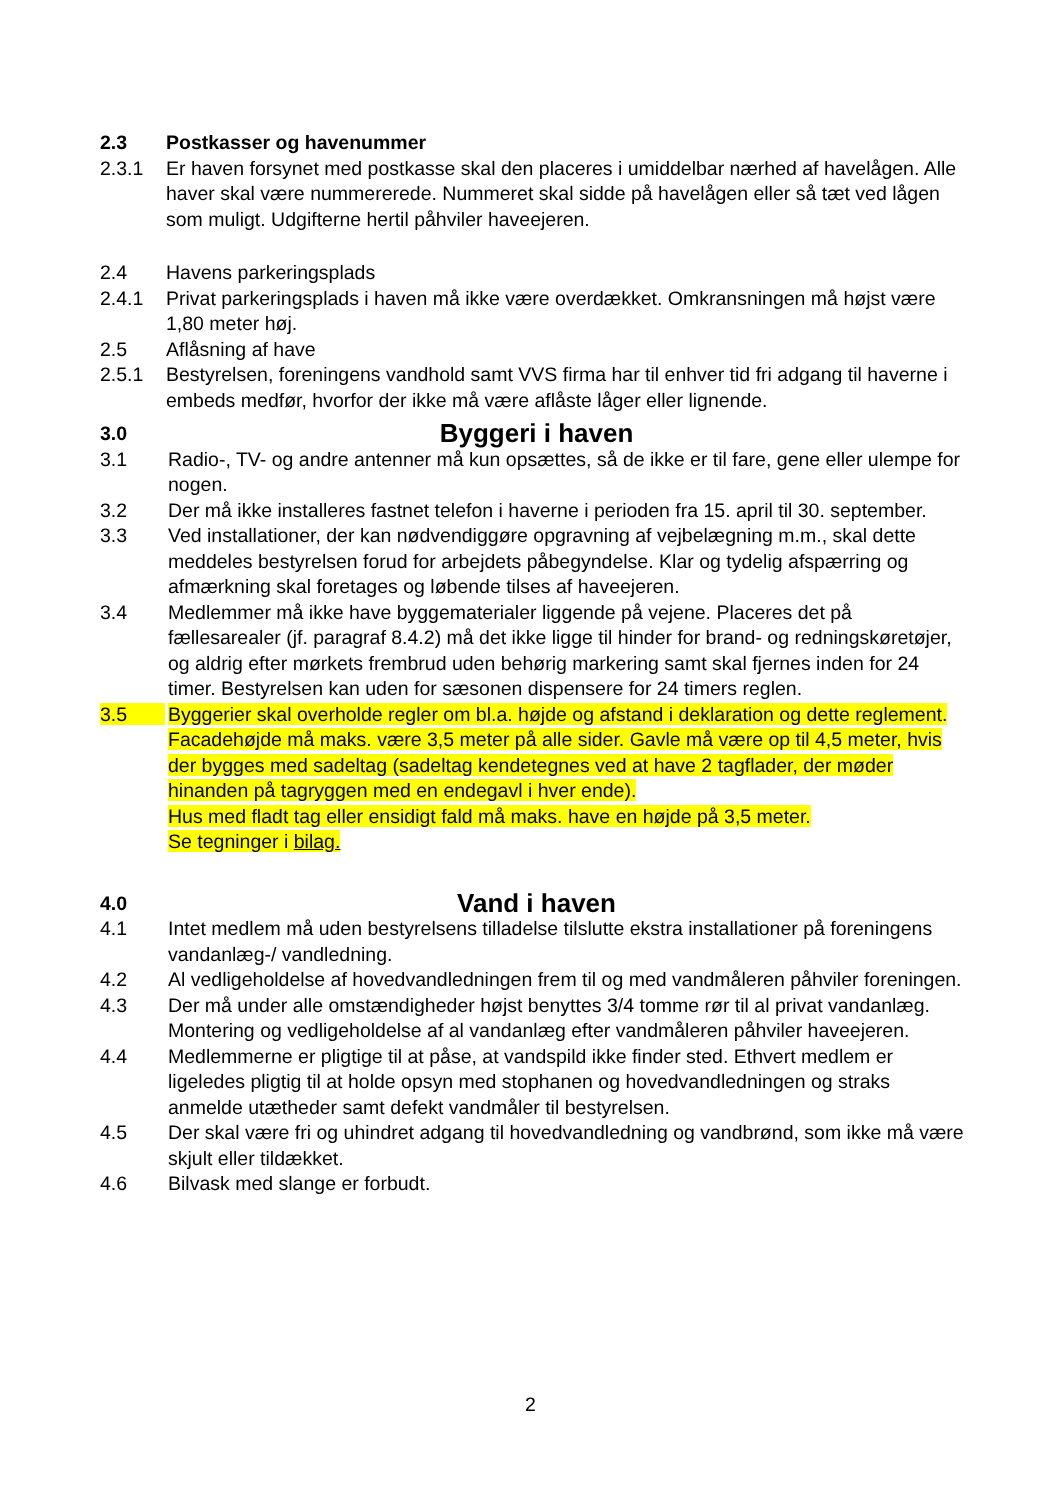2.3 Postkasser og havenummer
2.3.1 Er haven forsynet med postkasse skal den placeres i umiddelbar nærhed af havelå­gen. Alle haver skal være nummererede. Nummeret skal sidde på havelågen eller så tæt ved lågen som muligt. Udgifterne hertil påhviler haveejeren.
2.4 Havens parkeringsplads
2.4.1 Privat parkeringsplads i haven må ikke være overdækket. Omkransningen må højst være 1,80 meter høj.
2.5 Aflåsning af have
2.5.1 Bestyrelsen, foreningens vandhold samt VVS firma har til enhver tid fri adgang til haverne i embeds medfør, hvorfor der ikke må være aflåste låger eller lignende.
3.0
Byggeri i haven
3.1 Radio-, TV- og andre antenner må kun opsættes, så de ikke er til fare, gene eller ulempe for nogen.
3.2 Der må ikke installeres fastnet telefon i haverne i perioden fra 15. april til 30. september.
3.3 Ved installationer, der kan nødvendiggøre opgravning af vejbelægning m.m., skal dette meddeles bestyrelsen forud for arbejdets påbegyndelse. Klar og tydelig af­spærring og afmærkning skal foretages og løbende tilses af haveejeren.
3.4 Medlemmer må ikke have byggematerialer liggende på vejene. Placeres det på fællesarealer (jf. paragraf 8.4.2) må det ikke ligge til hinder for brand- og rednings­køretøjer, og aldrig efter mørkets frembrud uden behørig markering samt skal fjer­nes inden for 24 timer. Bestyrelsen kan uden for sæsonen dispensere for 24 timers reglen.
3.5 Byggerier skal overholde regler om bl.a. højde og afstand i deklaration og dette reglement. Facadehøjde må maks. være 3,5 meter på alle sider. Gavle må være op til 4,5 meter, hvis der bygges med sadeltag (sadeltag kendetegnes ved at have 2 tagflader, der møder hinanden på tagryggen med en endegavl i hver ende).
Hus med fladt tag eller ensidigt fald må maks. have en højde på 3,5 meter.
Se tegninger i bilag.
4.0
Vand i haven
4.1 Intet medlem må uden bestyrelsens tilladelse tilslutte ekstra installationer på for­eningens vandanlæg-/ vandledning.
4.2 Al vedligeholdelse af hovedvandledningen frem til og med vandmåleren påhviler foreningen.
4.3 Der må under alle omstændigheder højst benyttes 3/4 tomme rør til al privat vand­anlæg. Montering og vedligeholdelse af al vandanlæg efter vandmåleren påhviler haveejeren.
4.4 Medlemmerne er pligtige til at påse, at vandspild ikke finder sted. Ethvert medlem er ligeledes pligtig til at holde opsyn med stophanen og hovedvandledningen og straks anmelde utætheder samt defekt vandmåler til bestyrelsen.
4.5 Der skal være fri og uhindret adgang til hovedvandledning og vandbrønd, som ikke må være skjult eller tildækket.
4.6 Bilvask med slange er forbudt.
2